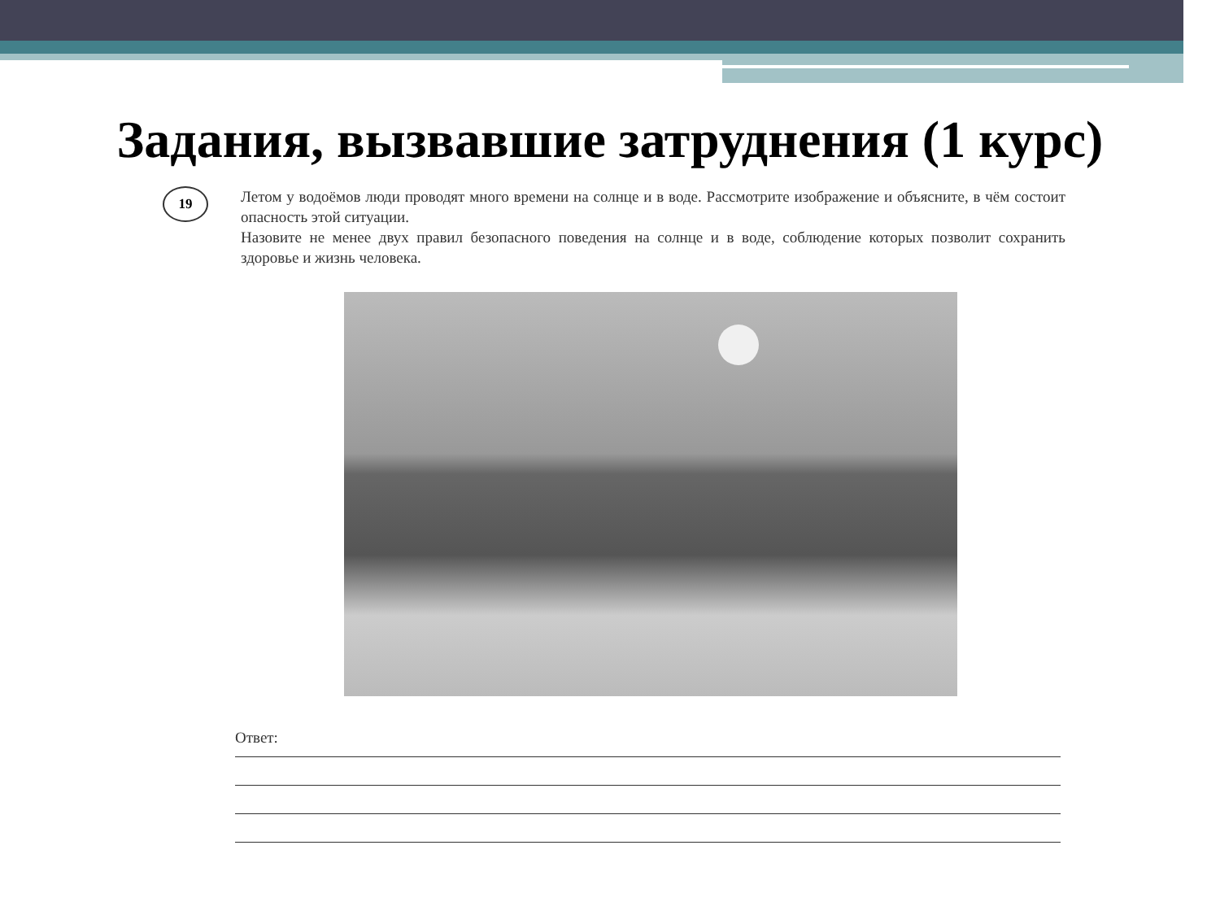Задания, вызвавшие затруднения (1 курс)
19
Летом у водоёмов люди проводят много времени на солнце и в воде. Рассмотрите изображение и объясните, в чём состоит опасность этой ситуации.
Назовите не менее двух правил безопасного поведения на солнце и в воде, соблюдение которых позволит сохранить здоровье и жизнь человека.
Ответ: